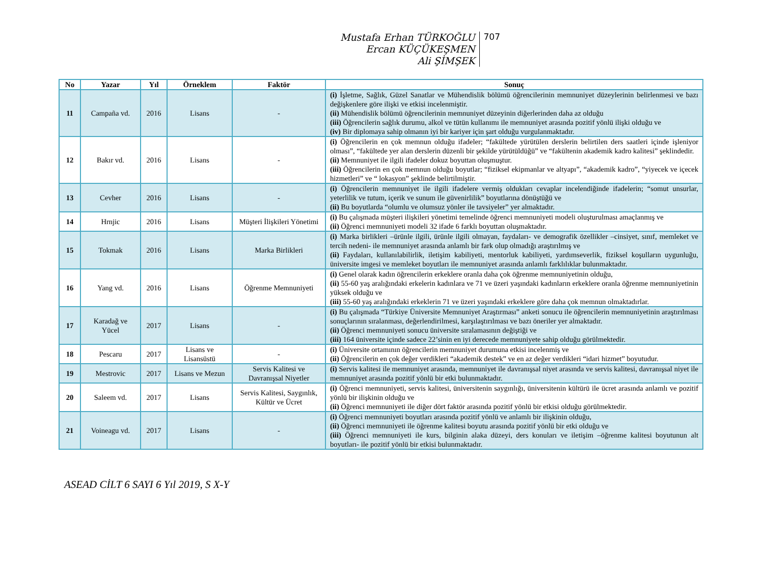Mustafa Erhan TÜRKOĞLU
Ercan KÜÇÜKEŞMEN
Ali ŞİMŞEK
707
| No | Yazar | Yıl | Örneklem | Faktör | Sonuç |
| --- | --- | --- | --- | --- | --- |
| 11 | Campaña vd. | 2016 | Lisans | - | (i) İşletme, Sağlık, Güzel Sanatlar ve Mühendislik bölümü öğrencilerinin memnuniyet düzeylerinin belirlenmesi ve bazı değişkenlere göre ilişki ve etkisi incelenmiştir. (ii) Mühendislik bölümü öğrencilerinin memnuniyet düzeyinin diğerlerinden daha az olduğu (iii) Öğrencilerin sağlık durumu, alkol ve tütün kullanımı ile memnuniyet arasında pozitif yönlü ilişki olduğu ve (iv) Bir diplomaya sahip olmanın iyi bir kariyer için şart olduğu vurgulanmaktadır. |
| 12 | Bakır vd. | 2016 | Lisans | - | (i) Öğrencilerin en çok memnun olduğu ifadeler; “fakültede yürütülen derslerin belirtilen ders saatleri içinde işleniyor olması”, “fakültede yer alan derslerin düzenli bir şekilde yürütüldüğü” ve “fakültenin akademik kadro kalitesi” şeklindedir. (ii) Memnuniyet ile ilgili ifadeler dokuz boyuttan oluşmuştur. (iii) Öğrencilerin en çok memnun olduğu boyutlar; “fiziksel ekipmanlar ve altyapı”, “akademik kadro”, “yiyecek ve içecek hizmetleri” ve “ lokasyon” şeklinde belirtilmiştir. |
| 13 | Cevher | 2016 | Lisans | - | (i) Öğrencilerin memnuniyet ile ilgili ifadelere vermiş oldukları cevaplar incelendiğinde ifadelerin; “somut unsurlar, yeterlilik ve tutum, içerik ve sunum ile güvenirlilik” boyutlarına dönüştüğü ve (ii) Bu boyutlarda “olumlu ve olumsuz yönler ile tavsiyeler” yer almaktadır. |
| 14 | Hrnjic | 2016 | Lisans | Müşteri İlişkileri Yönetimi | (i) Bu çalışmada müşteri ilişkileri yönetimi temelinde öğrenci memnuniyeti modeli oluşturulması amaçlanmış ve (ii) Öğrenci memnuniyeti modeli 32 ifade 6 farklı boyuttan oluşmaktadır. |
| 15 | Tokmak | 2016 | Lisans | Marka Birlikleri | (i) Marka birlikleri –ürünle ilgili, ürünle ilgili olmayan, faydaları- ve demografik özellikler –cinsiyet, sınıf, memleket ve tercih nedeni- ile memnuniyet arasında anlamlı bir fark olup olmadığı araştırılmış ve (ii) Faydaları, kullanılabilirlik, iletişim kabiliyeti, mentorluk kabiliyeti, yardımseverlik, fiziksel koşulların uygunluğu, üniversite imgesi ve memleket boyutları ile memnuniyet arasında anlamlı farklılıklar bulunmaktadır. |
| 16 | Yang vd. | 2016 | Lisans | Öğrenme Memnuniyeti | (i) Genel olarak kadın öğrencilerin erkeklere oranla daha çok öğrenme memnuniyetinin olduğu, (ii) 55-60 yaş aralığındaki erkelerin kadınlara ve 71 ve üzeri yaşındaki kadınların erkeklere oranla öğrenme memnuniyetinin yüksek olduğu ve (iii) 55-60 yaş aralığındaki erkeklerin 71 ve üzeri yaşındaki erkeklere göre daha çok memnun olmaktadırlar. |
| 17 | Karadağ ve Yücel | 2017 | Lisans | - | (i) Bu çalışmada “Türkiye Üniversite Memnuniyet Araştırması” anketi sonucu ile öğrencilerin memnuniyetinin araştırılması sonuçlarının sıralanması, değerlendirilmesi, karşılaştırılması ve bazı öneriler yer almaktadır. (ii) Öğrenci memnuniyeti sonucu üniversite sıralamasının değiştiği ve (iii) 164 üniversite içinde sadece 22’sinin en iyi derecede memnuniyete sahip olduğu görülmektedir. |
| 18 | Pescaru | 2017 | Lisans ve Lisansüstü | - | (i) Üniversite ortamının öğrencilerin memnuniyet durumuna etkisi incelenmiş ve (ii) Öğrencilerin en çok değer verdikleri “akademik destek” ve en az değer verdikleri “idari hizmet” boyutudur. |
| 19 | Mestrovic | 2017 | Lisans ve Mezun | Servis Kalitesi ve Davranışsal Niyetler | (i) Servis kalitesi ile memnuniyet arasında, memnuniyet ile davranışsal niyet arasında ve servis kalitesi, davranışsal niyet ile memnuniyet arasında pozitif yönlü bir etki bulunmaktadır. |
| 20 | Saleem vd. | 2017 | Lisans | Servis Kalitesi, Saygınlık, Kültür ve Ücret | (i) Öğrenci memnuniyeti, servis kalitesi, üniversitenin saygınlığı, üniversitenin kültürü ile ücret arasında anlamlı ve pozitif yönlü bir ilişkinin olduğu ve (ii) Öğrenci memnuniyeti ile diğer dört faktör arasında pozitif yönlü bir etkisi olduğu görülmektedir. |
| 21 | Voineagu vd. | 2017 | Lisans | - | (i) Öğrenci memnuniyeti boyutları arasında pozitif yönlü ve anlamlı bir ilişkinin olduğu, (ii) Öğrenci memnuniyeti ile öğrenme kalitesi boyutu arasında pozitif yönlü bir etki olduğu ve (iii) Öğrenci memnuniyeti ile kurs, bilginin alaka düzeyi, ders konuları ve iletişim –öğrenme kalitesi boyutunun alt boyutları- ile pozitif yönlü bir etkisi bulunmaktadır. |
ASEAD CİLT 6 SAYI 6 Yıl 2019, S X-Y